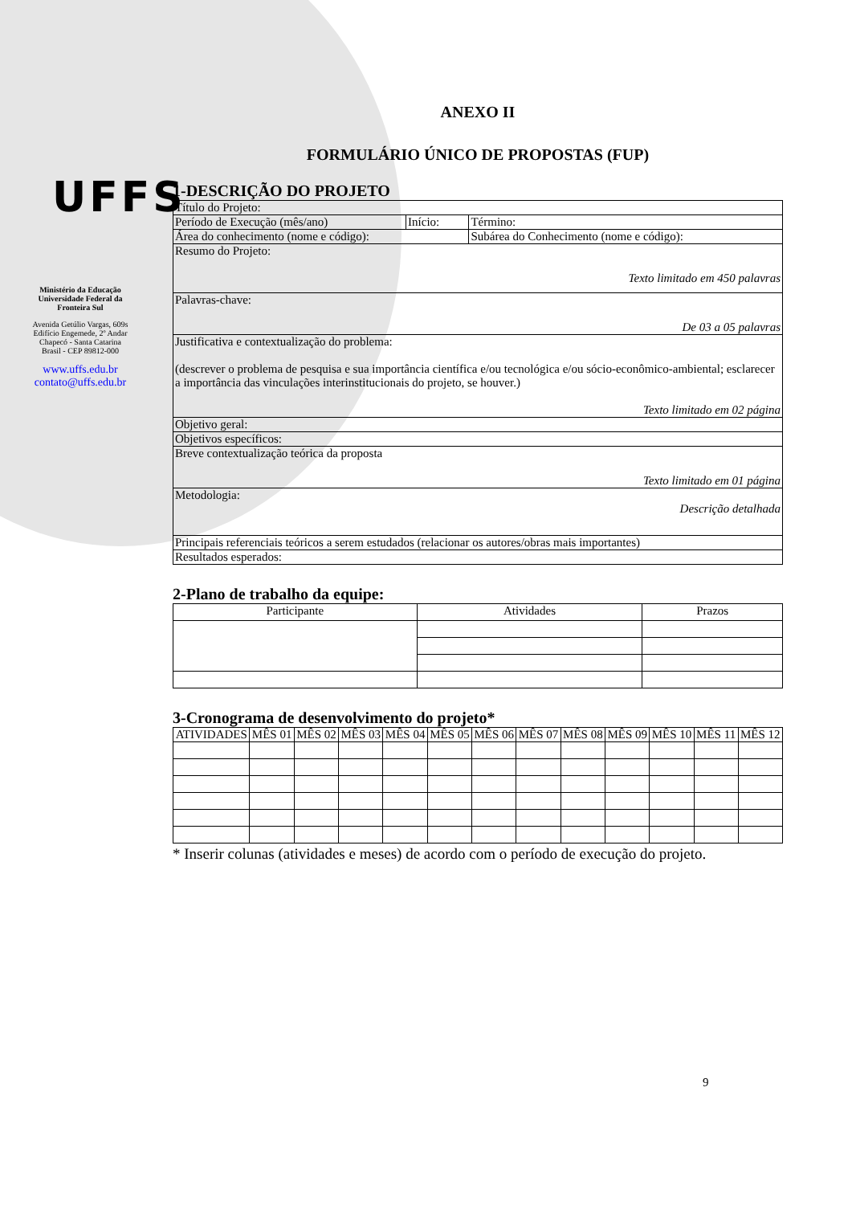UFFS
Ministério da Educação
Universidade Federal da
Fronteira Sul
Avenida Getúlio Vargas, 609s
Edifício Engemede, 2º Andar
Chapecó - Santa Catarina
Brasil - CEP 89812-000
www.uffs.edu.br
contato@uffs.edu.br
ANEXO II
FORMULÁRIO ÚNICO DE PROPOSTAS (FUP)
1-DESCRIÇÃO DO PROJETO
| Título do Projeto: | | |
| Período de Execução (mês/ano) | Início: | Término: |
| Área do conhecimento (nome e código): | | Subárea do Conhecimento (nome e código): |
| Resumo do Projeto: Texto limitado em 450 palavras | | |
| Palavras-chave: De 03 a 05 palavras | | |
| Justificativa e contextualização do problema: (descrever o problema de pesquisa e sua importância científica e/ou tecnológica e/ou sócio-econômico-ambiental; esclarecer a importância das vinculações interinstitucionais do projeto, se houver.) Texto limitado em 02 página | | |
| Objetivo geral: | | |
| Objetivos específicos: | | |
| Breve contextualização teórica da proposta Texto limitado em 01 página | | |
| Metodologia: Descrição detalhada | | |
| Principais referenciais teóricos a serem estudados (relacionar os autores/obras mais importantes) | | |
| Resultados esperados: | | |
2-Plano de trabalho da equipe:
| Participante | Atividades | Prazos |
3-Cronograma de desenvolvimento do projeto*
| ATIVIDADES | MÊS 01 | MÊS 02 | MÊS 03 | MÊS 04 | MÊS 05 | MÊS 06 | MÊS 07 | MÊS 08 | MÊS 09 | MÊS 10 | MÊS 11 | MÊS 12 |
| --- | --- | --- | --- | --- | --- | --- | --- | --- | --- | --- | --- | --- |
* Inserir colunas (atividades e meses) de acordo com o período de execução do projeto.
9